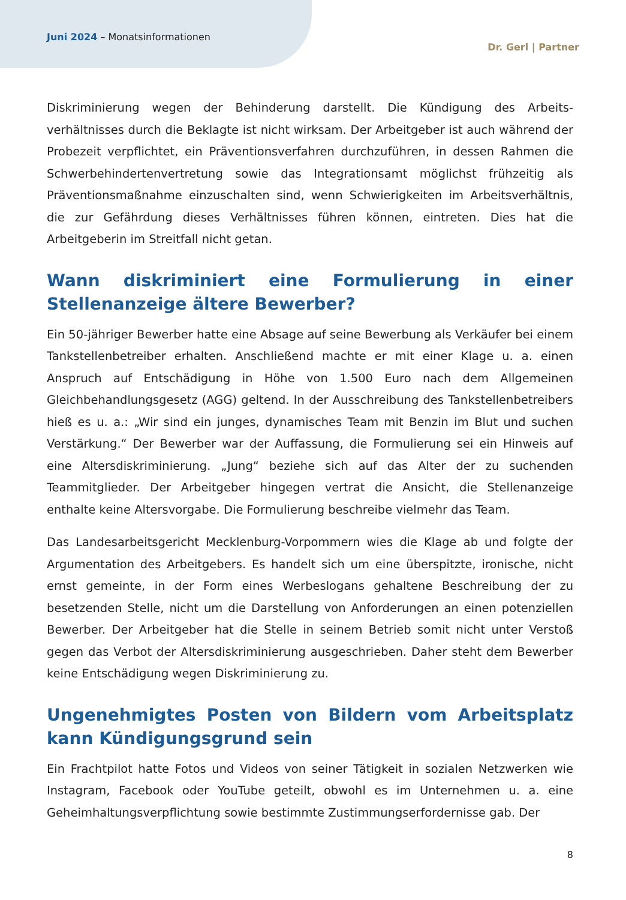Juni 2024 – Monatsinformationen
Dr. Gerl | Partner
Diskriminierung wegen der Behinderung darstellt. Die Kündigung des Arbeits­verhältnisses durch die Beklagte ist nicht wirksam. Der Arbeitgeber ist auch während der Probezeit verpflichtet, ein Präventionsverfahren durchzuführen, in dessen Rahmen die Schwerbehindertenvertretung sowie das Integrationsamt möglichst frühzeitig als Präventionsmaßnahme einzuschalten sind, wenn Schwierigkeiten im Arbeitsverhältnis, die zur Gefährdung dieses Verhältnisses führen können, eintreten. Dies hat die Arbeitgeberin im Streitfall nicht getan.
Wann diskriminiert eine Formulierung in einer Stellenanzeige ältere Bewerber?
Ein 50-jähriger Bewerber hatte eine Absage auf seine Bewerbung als Verkäufer bei einem Tankstellenbetreiber erhalten. Anschließend machte er mit einer Klage u. a. einen Anspruch auf Entschädigung in Höhe von 1.500 Euro nach dem Allgemeinen Gleichbehandlungsgesetz (AGG) geltend. In der Ausschreibung des Tankstellen­betreibers hieß es u. a.: „Wir sind ein junges, dynamisches Team mit Benzin im Blut und suchen Verstärkung.“ Der Bewerber war der Auffassung, die Formulierung sei ein Hinweis auf eine Altersdiskriminierung. „Jung“ beziehe sich auf das Alter der zu suchenden Teammitglieder. Der Arbeitgeber hingegen vertrat die Ansicht, die Stellenanzeige enthalte keine Altersvorgabe. Die Formulierung beschreibe vielmehr das Team.
Das Landesarbeitsgericht Mecklenburg-Vorpommern wies die Klage ab und folgte der Argumentation des Arbeitgebers. Es handelt sich um eine überspitzte, ironische, nicht ernst gemeinte, in der Form eines Werbeslogans gehaltene Beschreibung der zu besetzenden Stelle, nicht um die Darstellung von Anforderungen an einen potenziellen Bewerber. Der Arbeitgeber hat die Stelle in seinem Betrieb somit nicht unter Verstoß gegen das Verbot der Altersdiskriminierung ausgeschrieben. Daher steht dem Bewerber keine Entschädigung wegen Diskriminierung zu.
Ungenehmigtes Posten von Bildern vom Arbeitsplatz kann Kündigungsgrund sein
Ein Frachtpilot hatte Fotos und Videos von seiner Tätigkeit in sozialen Netzwerken wie Instagram, Facebook oder YouTube geteilt, obwohl es im Unternehmen u. a. eine Geheimhaltungsverpflichtung sowie bestimmte Zustimmungserfordernisse gab. Der
8